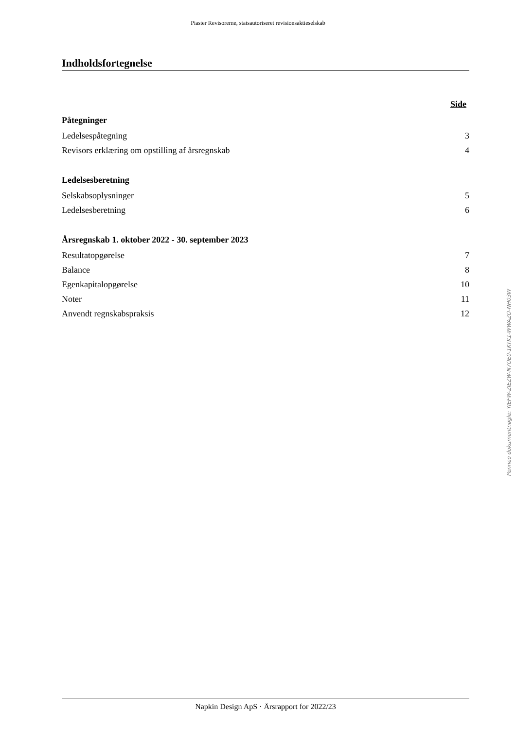Piaster Revisorerne, statsautoriseret revisionsaktieselskab
Indholdsfortegnelse
Side
Påtegninger
Ledelsespåtegning 3
Revisors erklæring om opstilling af årsregnskab 4
Ledelsesberetning
Selskabsoplysninger 5
Ledelsesberetning 6
Årsregnskab 1. oktober 2022 - 30. september 2023
Resultatopgørelse 7
Balance 8
Egenkapitalopgørelse 10
Noter 11
Anvendt regnskabspraksis 12
Penneo dokumentnøgle: YIEFW-ZIEZW-N7OE0-1KTK1-WWAZO-NH03W
Napkin Design ApS · Årsrapport for 2022/23